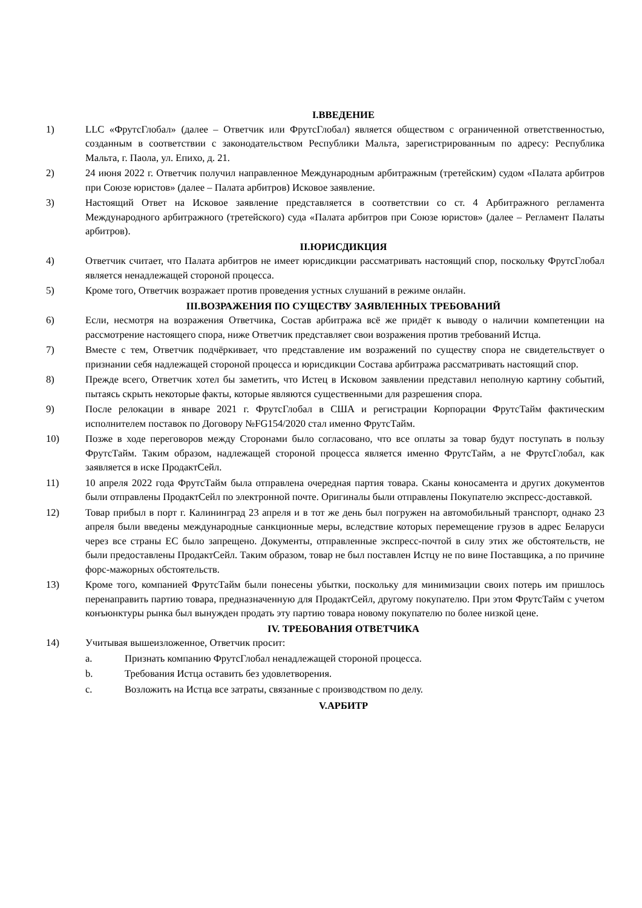I.ВВЕДЕНИЕ
1) LLC «ФрутсГлобал» (далее – Ответчик или ФрутсГлобал) является обществом с ограниченной ответственностью, созданным в соответствии с законодательством Республики Мальта, зарегистрированным по адресу: Республика Мальта, г. Паола, ул. Епихо, д. 21.
2) 24 июня 2022 г. Ответчик получил направленное Международным арбитражным (третейским) судом «Палата арбитров при Союзе юристов» (далее – Палата арбитров) Исковое заявление.
3) Настоящий Ответ на Исковое заявление представляется в соответствии со ст. 4 Арбитражного регламента Международного арбитражного (третейского) суда «Палата арбитров при Союзе юристов» (далее – Регламент Палаты арбитров).
II.ЮРИСДИКЦИЯ
4) Ответчик считает, что Палата арбитров не имеет юрисдикции рассматривать настоящий спор, поскольку ФрутсГлобал является ненадлежащей стороной процесса.
5) Кроме того, Ответчик возражает против проведения устных слушаний в режиме онлайн.
III.ВОЗРАЖЕНИЯ ПО СУЩЕСТВУ ЗАЯВЛЕННЫХ ТРЕБОВАНИЙ
6) Если, несмотря на возражения Ответчика, Состав арбитража всё же придёт к выводу о наличии компетенции на рассмотрение настоящего спора, ниже Ответчик представляет свои возражения против требований Истца.
7) Вместе с тем, Ответчик подчёркивает, что представление им возражений по существу спора не свидетельствует о признании себя надлежащей стороной процесса и юрисдикции Состава арбитража рассматривать настоящий спор.
8) Прежде всего, Ответчик хотел бы заметить, что Истец в Исковом заявлении представил неполную картину событий, пытаясь скрыть некоторые факты, которые являются существенными для разрешения спора.
9) После релокации в январе 2021 г. ФрутсГлобал в США и регистрации Корпорации ФрутсТайм фактическим исполнителем поставок по Договору №FG154/2020 стал именно ФрутсТайм.
10) Позже в ходе переговоров между Сторонами было согласовано, что все оплаты за товар будут поступать в пользу ФрутсТайм. Таким образом, надлежащей стороной процесса является именно ФрутсТайм, а не ФрутсГлобал, как заявляется в иске ПродактСейл.
11) 10 апреля 2022 года ФрутсТайм была отправлена очередная партия товара. Сканы коносамента и других документов были отправлены ПродактСейл по электронной почте. Оригиналы были отправлены Покупателю экспресс-доставкой.
12) Товар прибыл в порт г. Калининград 23 апреля и в тот же день был погружен на автомобильный транспорт, однако 23 апреля были введены международные санкционные меры, вследствие которых перемещение грузов в адрес Беларуси через все страны ЕС было запрещено. Документы, отправленные экспресс-почтой в силу этих же обстоятельств, не были предоставлены ПродактСейл. Таким образом, товар не был поставлен Истцу не по вине Поставщика, а по причине форс-мажорных обстоятельств.
13) Кроме того, компанией ФрутсТайм были понесены убытки, поскольку для минимизации своих потерь им пришлось перенаправить партию товара, предназначенную для ПродактСейл, другому покупателю. При этом ФрутсТайм с учетом конъюнктуры рынка был вынужден продать эту партию товара новому покупателю по более низкой цене.
IV. ТРЕБОВАНИЯ ОТВЕТЧИКА
14) Учитывая вышеизложенное, Ответчик просит:
a. Признать компанию ФрутсГлобал ненадлежащей стороной процесса.
b. Требования Истца оставить без удовлетворения.
c. Возложить на Истца все затраты, связанные с производством по делу.
V.АРБИТР